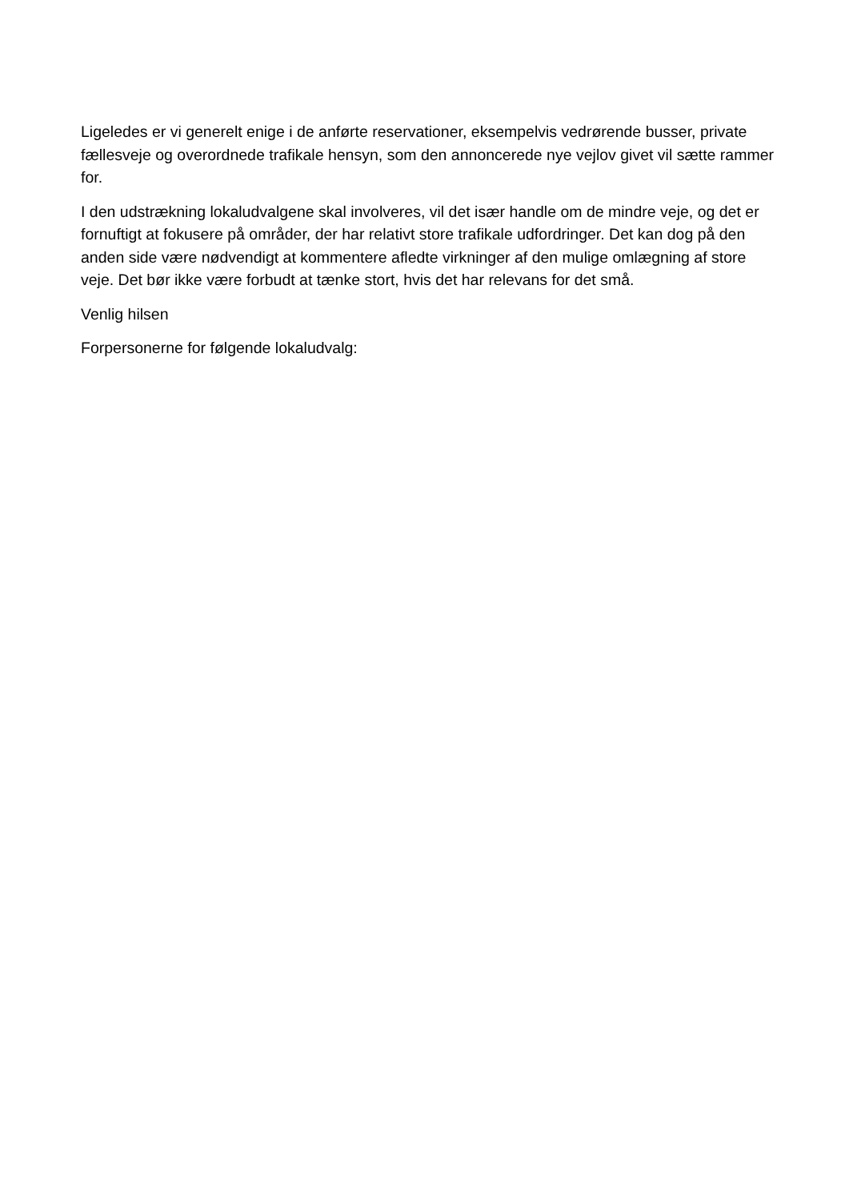Ligeledes er vi generelt enige i de anførte reservationer, eksempelvis vedrørende busser, private fællesveje og overordnede trafikale hensyn, som den annoncerede nye vejlov givet vil sætte rammer for.
I den udstrækning lokaludvalgene skal involveres, vil det især handle om de mindre veje, og det er fornuftigt at fokusere på områder, der har relativt store trafikale udfordringer. Det kan dog på den anden side være nødvendigt at kommentere afledte virkninger af den mulige omlægning af store veje. Det bør ikke være forbudt at tænke stort, hvis det har relevans for det små.
Venlig hilsen
Forpersonerne for følgende lokaludvalg: